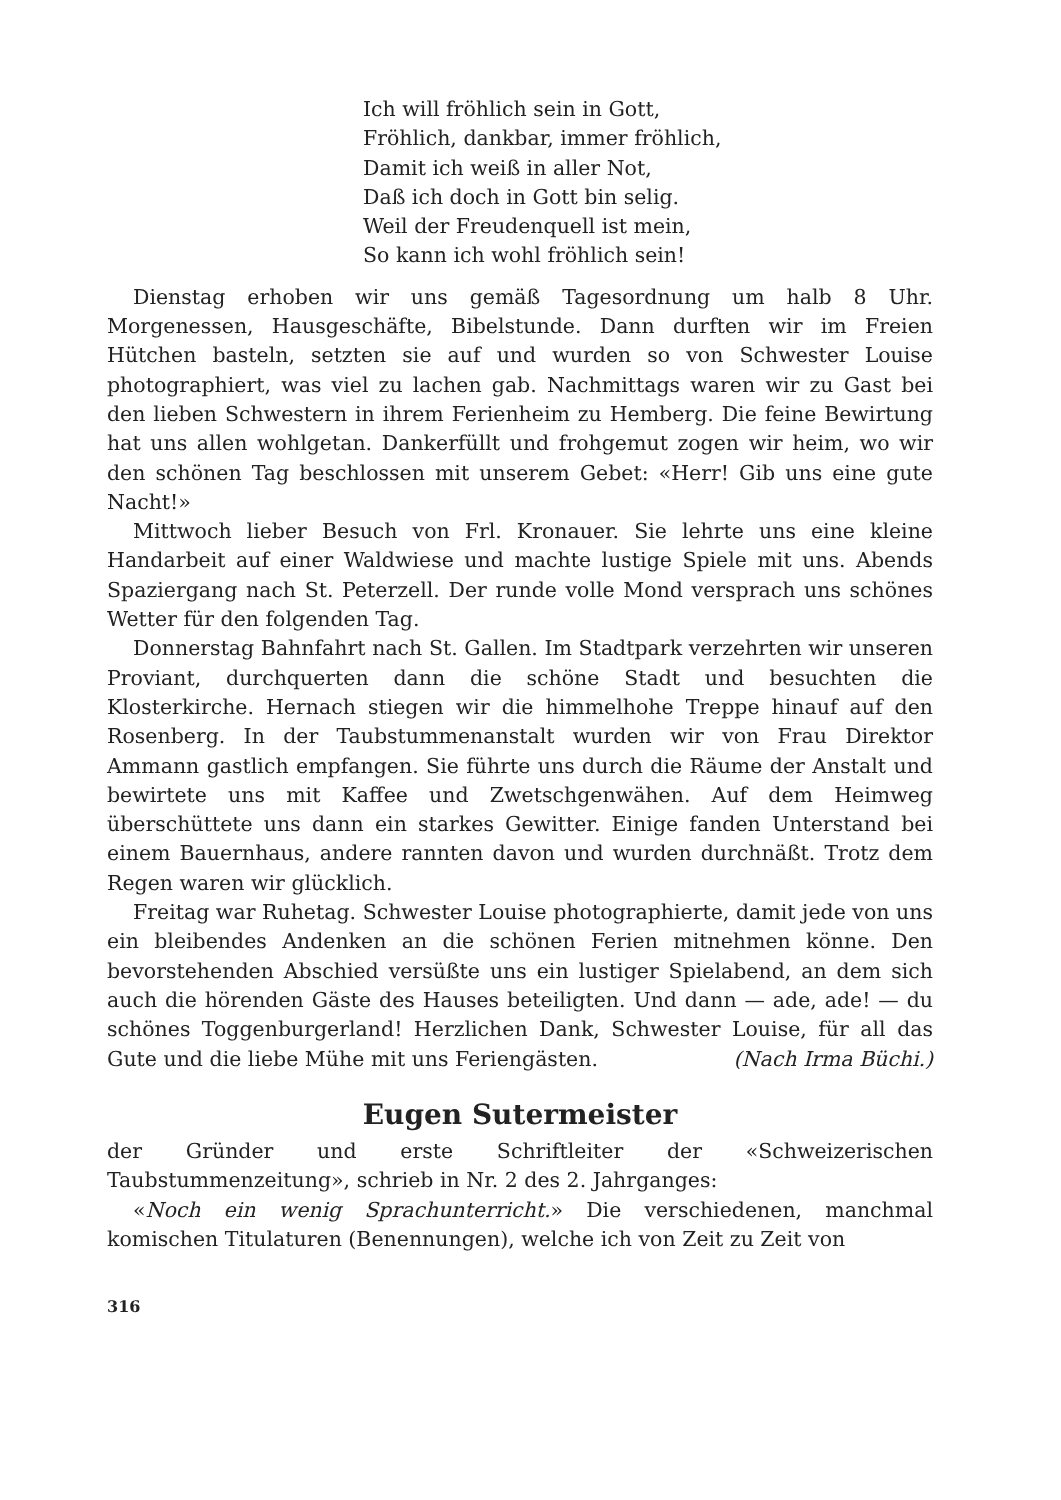Ich will fröhlich sein in Gott,
Fröhlich, dankbar, immer fröhlich,
Damit ich weiß in aller Not,
Daß ich doch in Gott bin selig.
Weil der Freudenquell ist mein,
So kann ich wohl fröhlich sein!
Dienstag erhoben wir uns gemäß Tagesordnung um halb 8 Uhr. Morgenessen, Hausgeschäfte, Bibelstunde. Dann durften wir im Freien Hütchen basteln, setzten sie auf und wurden so von Schwester Louise photographiert, was viel zu lachen gab. Nachmittags waren wir zu Gast bei den lieben Schwestern in ihrem Ferienheim zu Hemberg. Die feine Bewirtung hat uns allen wohlgetan. Dankerfüllt und frohgemut zogen wir heim, wo wir den schönen Tag beschlossen mit unserem Gebet: «Herr! Gib uns eine gute Nacht!»
Mittwoch lieber Besuch von Frl. Kronauer. Sie lehrte uns eine kleine Handarbeit auf einer Waldwiese und machte lustige Spiele mit uns. Abends Spaziergang nach St. Peterzell. Der runde volle Mond versprach uns schönes Wetter für den folgenden Tag.
Donnerstag Bahnfahrt nach St. Gallen. Im Stadtpark verzehrten wir unseren Proviant, durchquerten dann die schöne Stadt und besuchten die Klosterkirche. Hernach stiegen wir die himmelhohe Treppe hinauf auf den Rosenberg. In der Taubstummenanstalt wurden wir von Frau Direktor Ammann gastlich empfangen. Sie führte uns durch die Räume der Anstalt und bewirtete uns mit Kaffee und Zwetschgenwähen. Auf dem Heimweg überschüttete uns dann ein starkes Gewitter. Einige fanden Unterstand bei einem Bauernhaus, andere rannten davon und wurden durchnäßt. Trotz dem Regen waren wir glücklich.
Freitag war Ruhetag. Schwester Louise photographierte, damit jede von uns ein bleibendes Andenken an die schönen Ferien mitnehmen könne. Den bevorstehenden Abschied versüßte uns ein lustiger Spielabend, an dem sich auch die hörenden Gäste des Hauses beteiligten. Und dann — ade, ade! — du schönes Toggenburgerland! Herzlichen Dank, Schwester Louise, für all das Gute und die liebe Mühe mit uns Feriengästen. (Nach Irma Büchi.)
Eugen Sutermeister
der Gründer und erste Schriftleiter der «Schweizerischen Taubstummenzeitung», schrieb in Nr. 2 des 2. Jahrganges:
«Noch ein wenig Sprachunterricht.» Die verschiedenen, manchmal komischen Titulaturen (Benennungen), welche ich von Zeit zu Zeit von
316